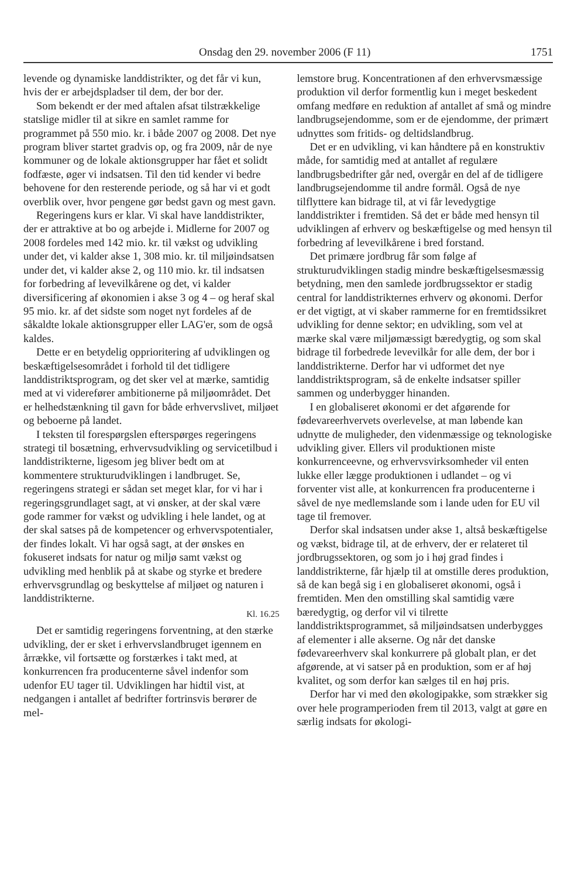Onsdag den 29. november 2006 (F 11) 1751
levende og dynamiske landdistrikter, og det får vi kun, hvis der er arbejdspladser til dem, der bor der.
Som bekendt er der med aftalen afsat tilstrækkelige statslige midler til at sikre en samlet ramme for programmet på 550 mio. kr. i både 2007 og 2008. Det nye program bliver startet gradvis op, og fra 2009, når de nye kommuner og de lokale aktionsgrupper har fået et solidt fodfæste, øger vi indsatsen. Til den tid kender vi bedre behovene for den resterende periode, og så har vi et godt overblik over, hvor pengene gør bedst gavn og mest gavn.
Regeringens kurs er klar. Vi skal have landdistrikter, der er attraktive at bo og arbejde i. Midlerne for 2007 og 2008 fordeles med 142 mio. kr. til vækst og udvikling under det, vi kalder akse 1, 308 mio. kr. til miljøindsatsen under det, vi kalder akse 2, og 110 mio. kr. til indsatsen for forbedring af levevilkårene og det, vi kalder diversificering af økonomien i akse 3 og 4 – og heraf skal 95 mio. kr. af det sidste som noget nyt fordeles af de såkaldte lokale aktionsgrupper eller LAG'er, som de også kaldes.
Dette er en betydelig opprioritering af udviklingen og beskæftigelsesområdet i forhold til det tidligere landdistriktsprogram, og det sker vel at mærke, samtidig med at vi viderefører ambitionerne på miljøområdet. Det er helhedstænkning til gavn for både erhvervslivet, miljøet og beboerne på landet.
I teksten til forespørgslen efterspørges regeringens strategi til bosætning, erhvervsudvikling og servicetilbud i landdistrikterne, ligesom jeg bliver bedt om at kommentere strukturudviklingen i landbruget. Se, regeringens strategi er sådan set meget klar, for vi har i regeringsgrundlaget sagt, at vi ønsker, at der skal være gode rammer for vækst og udvikling i hele landet, og at der skal satses på de kompetencer og erhvervspotentialer, der findes lokalt. Vi har også sagt, at der ønskes en fokuseret indsats for natur og miljø samt vækst og udvikling med henblik på at skabe og styrke et bredere erhvervsgrundlag og beskyttelse af miljøet og naturen i landdistrikterne.
Kl. 16.25
Det er samtidig regeringens forventning, at den stærke udvikling, der er sket i erhvervslandbruget igennem en årrække, vil fortsætte og forstærkes i takt med, at konkurrencen fra producenterne såvel indenfor som udenfor EU tager til. Udviklingen har hidtil vist, at nedgangen i antallet af bedrifter fortrinsvis berører de mel-
lemstore brug. Koncentrationen af den erhvervsmæssige produktion vil derfor formentlig kun i meget beskedent omfang medføre en reduktion af antallet af små og mindre landbrugsejendomme, som er de ejendomme, der primært udnyttes som fritids- og deltidslandbrug.
Det er en udvikling, vi kan håndtere på en konstruktiv måde, for samtidig med at antallet af regulære landbrugsbedrifter går ned, overgår en del af de tidligere landbrugsejendomme til andre formål. Også de nye tilflyttere kan bidrage til, at vi får levedygtige landdistrikter i fremtiden. Så det er både med hensyn til udviklingen af erhverv og beskæftigelse og med hensyn til forbedring af levevilkårene i bred forstand.
Det primære jordbrug får som følge af strukturudviklingen stadig mindre beskæftigelsesmæssig betydning, men den samlede jordbrugssektor er stadig central for landdistrikternes erhverv og økonomi. Derfor er det vigtigt, at vi skaber rammerne for en fremtidssikret udvikling for denne sektor; en udvikling, som vel at mærke skal være miljømæssigt bæredygtig, og som skal bidrage til forbedrede levevilkår for alle dem, der bor i landdistrikterne. Derfor har vi udformet det nye landdistriktsprogram, så de enkelte indsatser spiller sammen og underbygger hinanden.
I en globaliseret økonomi er det afgørende for fødevareerhvervets overlevelse, at man løbende kan udnytte de muligheder, den videnmæssige og teknologiske udvikling giver. Ellers vil produktionen miste konkurrenceevne, og erhvervsvirksomheder vil enten lukke eller lægge produktionen i udlandet – og vi forventer vist alle, at konkurrencen fra producenterne i såvel de nye medlemslande som i lande uden for EU vil tage til fremover.
Derfor skal indsatsen under akse 1, altså beskæftigelse og vækst, bidrage til, at de erhverv, der er relateret til jordbrugssektoren, og som jo i høj grad findes i landdistrikterne, får hjælp til at omstille deres produktion, så de kan begå sig i en globaliseret økonomi, også i fremtiden. Men den omstilling skal samtidig være bæredygtig, og derfor vil vi tilrette landdistriktsprogrammet, så miljøindsatsen underbygges af elementer i alle akserne. Og når det danske fødevareerhverv skal konkurrere på globalt plan, er det afgørende, at vi satser på en produktion, som er af høj kvalitet, og som derfor kan sælges til en høj pris.
Derfor har vi med den økologipakke, som strækker sig over hele programperioden frem til 2013, valgt at gøre en særlig indsats for økologi-